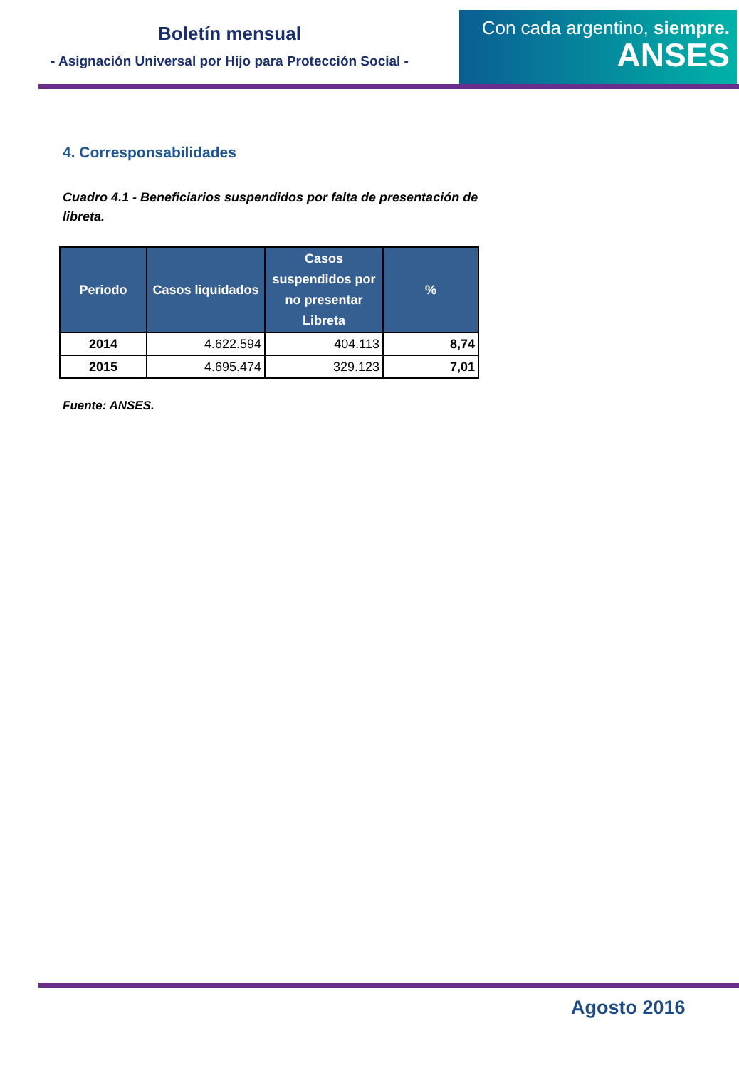Boletín mensual
- Asignación Universal por Hijo para Protección Social -
Con cada argentino, siempre.
ANSES
4. Corresponsabilidades
Cuadro 4.1 - Beneficiarios suspendidos por falta de presentación de libreta.
| Periodo | Casos liquidados | Casos suspendidos por no presentar Libreta | % |
| --- | --- | --- | --- |
| 2014 | 4.622.594 | 404.113 | 8,74 |
| 2015 | 4.695.474 | 329.123 | 7,01 |
Fuente: ANSES.
Agosto 2016